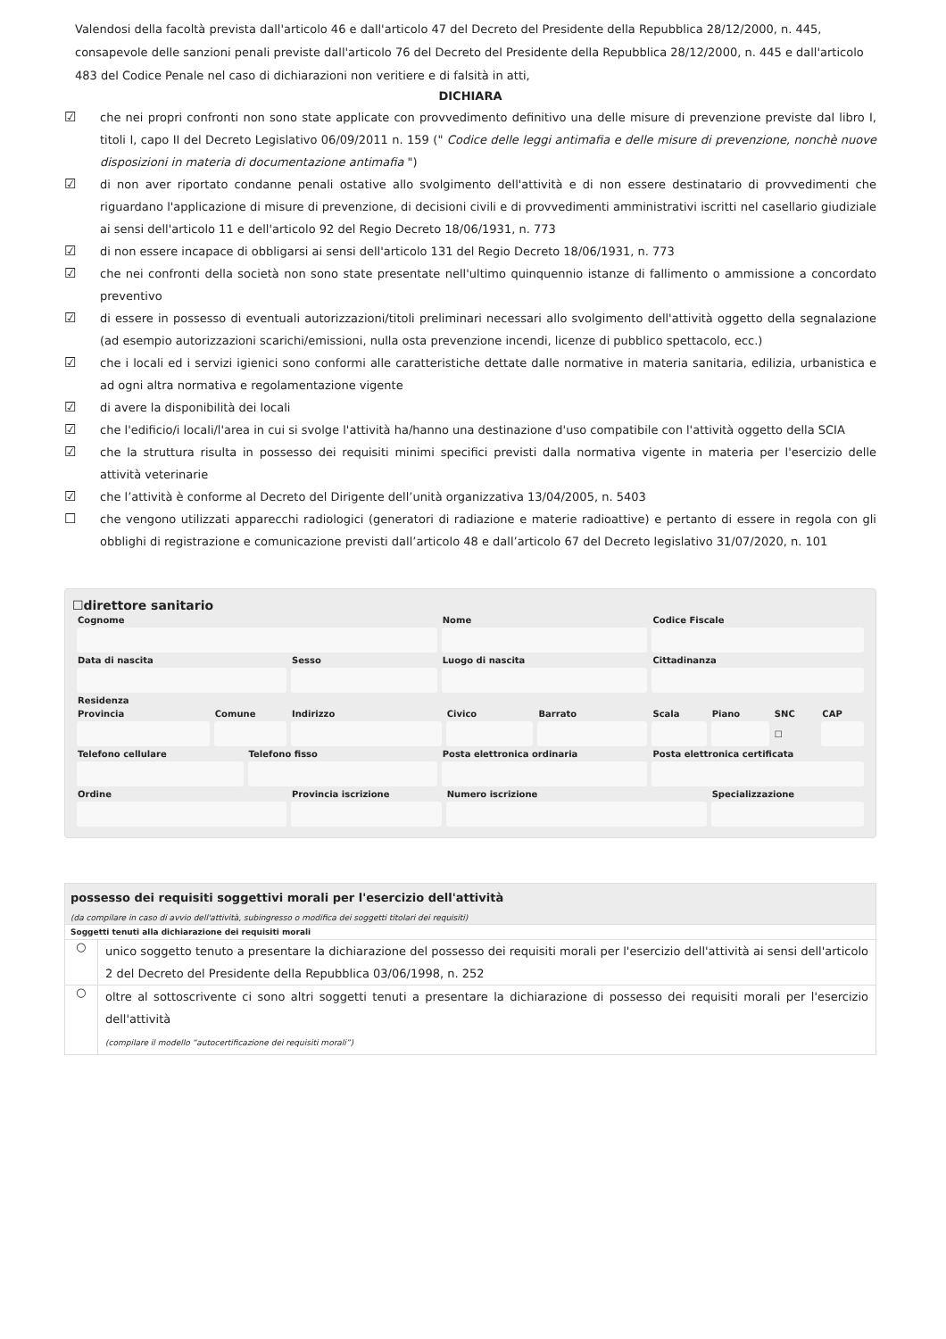Valendosi della facoltà prevista dall'articolo 46 e dall'articolo 47 del Decreto del Presidente della Repubblica 28/12/2000, n. 445, consapevole delle sanzioni penali previste dall'articolo 76 del Decreto del Presidente della Repubblica 28/12/2000, n. 445 e dall'articolo 483 del Codice Penale nel caso di dichiarazioni non veritiere e di falsità in atti,
DICHIARA
☑ che nei propri confronti non sono state applicate con provvedimento definitivo una delle misure di prevenzione previste dal libro I, titoli I, capo II del Decreto Legislativo 06/09/2011 n. 159 (" Codice delle leggi antimafia e delle misure di prevenzione, nonchè nuove disposizioni in materia di documentazione antimafia ")
☑ di non aver riportato condanne penali ostative allo svolgimento dell'attività e di non essere destinatario di provvedimenti che riguardano l'applicazione di misure di prevenzione, di decisioni civili e di provvedimenti amministrativi iscritti nel casellario giudiziale ai sensi dell'articolo 11 e dell'articolo 92 del Regio Decreto 18/06/1931, n. 773
☑ di non essere incapace di obbligarsi ai sensi dell'articolo 131 del Regio Decreto 18/06/1931, n. 773
☑ che nei confronti della società non sono state presentate nell'ultimo quinquennio istanze di fallimento o ammissione a concordato preventivo
☑ di essere in possesso di eventuali autorizzazioni/titoli preliminari necessari allo svolgimento dell'attività oggetto della segnalazione (ad esempio autorizzazioni scarichi/emissioni, nulla osta prevenzione incendi, licenze di pubblico spettacolo, ecc.)
☑ che i locali ed i servizi igienici sono conformi alle caratteristiche dettate dalle normative in materia sanitaria, edilizia, urbanistica e ad ogni altra normativa e regolamentazione vigente
☑ di avere la disponibilità dei locali
☑ che l'edificio/i locali/l'area in cui si svolge l'attività ha/hanno una destinazione d'uso compatibile con l'attività oggetto della SCIA
☑ che la struttura risulta in possesso dei requisiti minimi specifici previsti dalla normativa vigente in materia per l'esercizio delle attività veterinarie
☑ che l’attività è conforme al Decreto del Dirigente dell’unità organizzativa 13/04/2005, n. 5403
☐ che vengono utilizzati apparecchi radiologici (generatori di radiazione e materie radioattive) e pertanto di essere in regola con gli obblighi di registrazione e comunicazione previsti dall’articolo 48 e dall’articolo 67 del Decreto legislativo 31/07/2020, n. 101
☐direttore sanitario
| Cognome | | | | Nome | | | Codice Fiscale | | | |
| --- | --- | --- | --- | --- | --- | --- | --- | --- | --- | --- |
| Data di nascita | | | Sesso | Luogo di nascita | | | Cittadinanza | | | |
| Residenza | | | | | | | | | | |
| Provincia | Comune | | Indirizzo | | Civico | Barrato | Scala | Piano | SNC | CAP |
| | | | | | | | | | ☐ | |
| Telefono cellulare | | Telefono fisso | | Posta elettronica ordinaria | | | Posta elettronica certificata | | | |
| Ordine | | | Provincia iscrizione | | Numero iscrizione | | | Specializzazione | | |
possesso dei requisiti soggettivi morali per l'esercizio dell'attività
(da compilare in caso di avvio dell'attività, subingresso o modifica dei soggetti titolari dei requisiti)
Soggetti tenuti alla dichiarazione dei requisiti morali
○
unico soggetto tenuto a presentare la dichiarazione del possesso dei requisiti morali per l'esercizio dell'attività ai sensi dell'articolo 2 del Decreto del Presidente della Repubblica 03/06/1998, n. 252
○
oltre al sottoscrivente ci sono altri soggetti tenuti a presentare la dichiarazione di possesso dei requisiti morali per l'esercizio dell'attività
(compilare il modello “autocertificazione dei requisiti morali”)